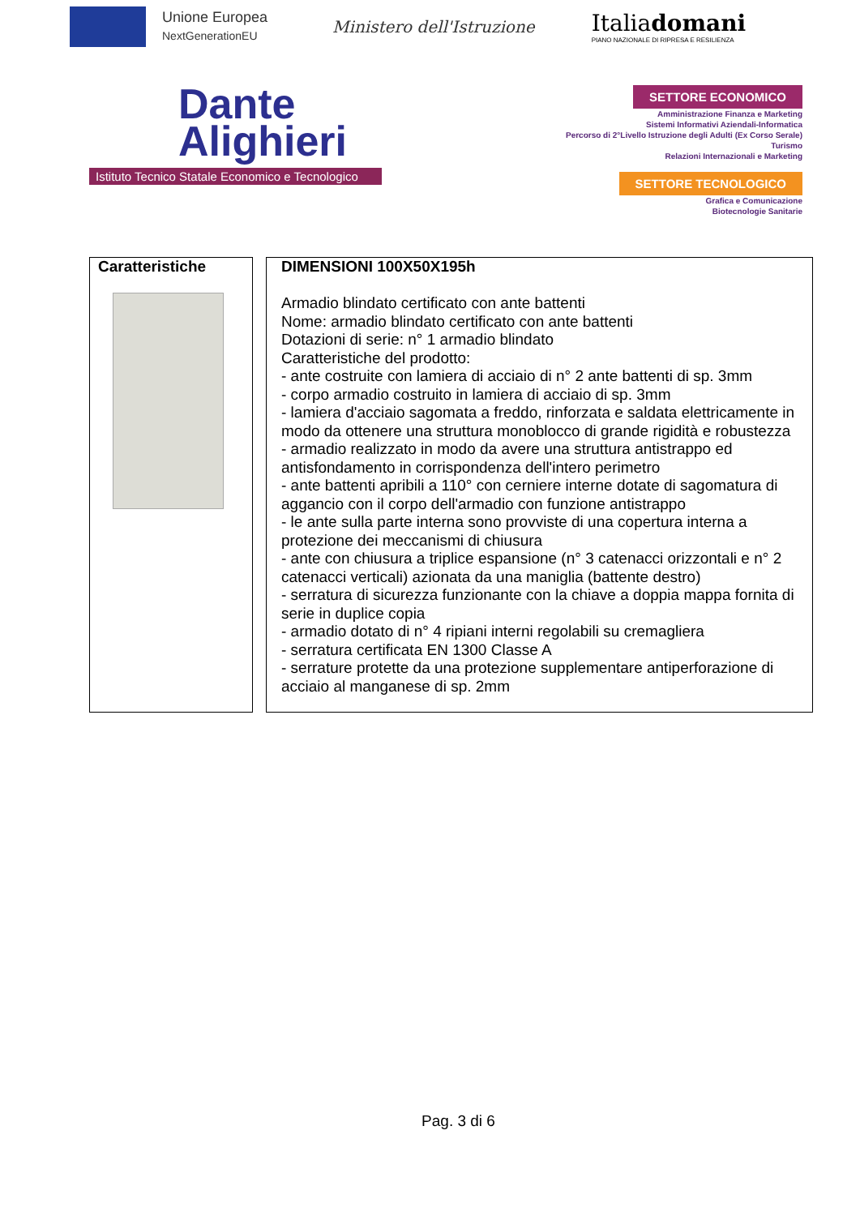Unione Europea
NextGenerationEU
Ministero dell'Istruzione
Italiadomani
PIANO NAZIONALE DI RIPRESA E RESILIENZA
Dante
Alighieri
Istituto Tecnico Statale Economico e Tecnologico
SETTORE ECONOMICO
Amministrazione Finanza e Marketing
Sistemi Informativi Aziendali-Informatica
Percorso di 2°Livello Istruzione degli Adulti (Ex Corso Serale)
Turismo
Relazioni Internazionali e Marketing
SETTORE TECNOLOGICO
Grafica e Comunicazione
Biotecnologie Sanitarie
| Caratteristiche | DIMENSIONI 100X50X195h Armadio blindato certificato con ante battenti Nome: armadio blindato certificato con ante battenti Dotazioni di serie: n° 1 armadio blindato Caratteristiche del prodotto: - ante costruite con lamiera di acciaio di n° 2 ante battenti di sp. 3mm - corpo armadio costruito in lamiera di acciaio di sp. 3mm - lamiera d'acciaio sagomata a freddo, rinforzata e saldata elettricamente in modo da ottenere una struttura monoblocco di grande rigidità e robustezza - armadio realizzato in modo da avere una struttura antistrappo ed antisfondamento in corrispondenza dell'intero perimetro - ante battenti apribili a 110° con cerniere interne dotate di sagomatura di aggancio con il corpo dell'armadio con funzione antistrappo - le ante sulla parte interna sono provviste di una copertura interna a protezione dei meccanismi di chiusura - ante con chiusura a triplice espansione (n° 3 catenacci orizzontali e n° 2 catenacci verticali) azionata da una maniglia (battente destro) - serratura di sicurezza funzionante con la chiave a doppia mappa fornita di serie in duplice copia - armadio dotato di n° 4 ripiani interni regolabili su cremagliera - serratura certificata EN 1300 Classe A - serrature protette da una protezione supplementare antiperforazione di acciaio al manganese di sp. 2mm |
Pag. 3 di 6